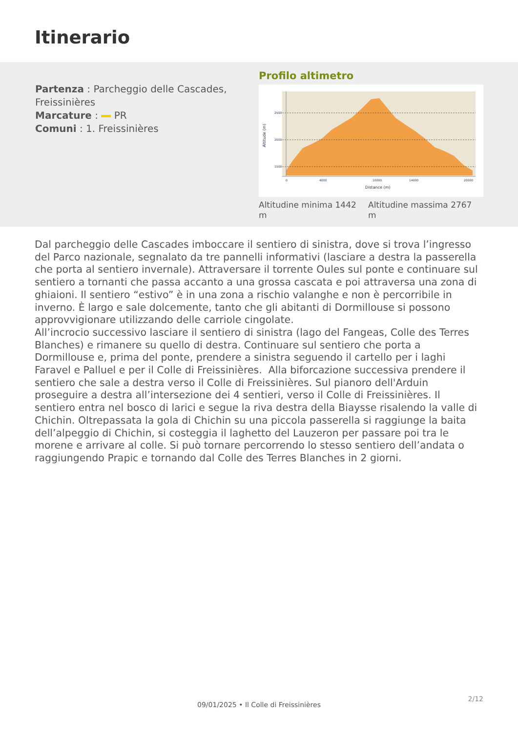Itinerario
Partenza : Parcheggio delle Cascades, Freissinières
Marcature : PR
Comuni : 1. Freissinières
Profilo altimetro
2500
2000
1500
0
4000
10000
14000
20000
Distance (m)
Altitude (m)
Altitudine minima 1442 m
Altitudine massima 2767 m
Dal parcheggio delle Cascades imboccare il sentiero di sinistra, dove si trova l’ingresso del Parco nazionale, segnalato da tre pannelli informativi (lasciare a destra la passerella che porta al sentiero invernale). Attraversare il torrente Oules sul ponte e continuare sul sentiero a tornanti che passa accanto a una grossa cascata e poi attraversa una zona di ghiaioni. Il sentiero “estivo” è in una zona a rischio valanghe e non è percorribile in inverno. È largo e sale dolcemente, tanto che gli abitanti di Dormillouse si possono approvvigionare utilizzando delle carriole cingolate.
All’incrocio successivo lasciare il sentiero di sinistra (lago del Fangeas, Colle des Terres Blanches) e rimanere su quello di destra. Continuare sul sentiero che porta a Dormillouse e, prima del ponte, prendere a sinistra seguendo il cartello per i laghi Faravel e Palluel e per il Colle di Freissinières. Alla biforcazione successiva prendere il sentiero che sale a destra verso il Colle di Freissinières. Sul pianoro dell'Arduin proseguire a destra all’intersezione dei 4 sentieri, verso il Colle di Freissinières. Il sentiero entra nel bosco di larici e segue la riva destra della Biaysse risalendo la valle di Chichin. Oltrepassata la gola di Chichin su una piccola passerella si raggiunge la baita dell’alpeggio di Chichin, si costeggia il laghetto del Lauzeron per passare poi tra le morene e arrivare al colle. Si può tornare percorrendo lo stesso sentiero dell’andata o raggiungendo Prapic e tornando dal Colle des Terres Blanches in 2 giorni.
2/12
09/01/2025 • Il Colle di Freissinières